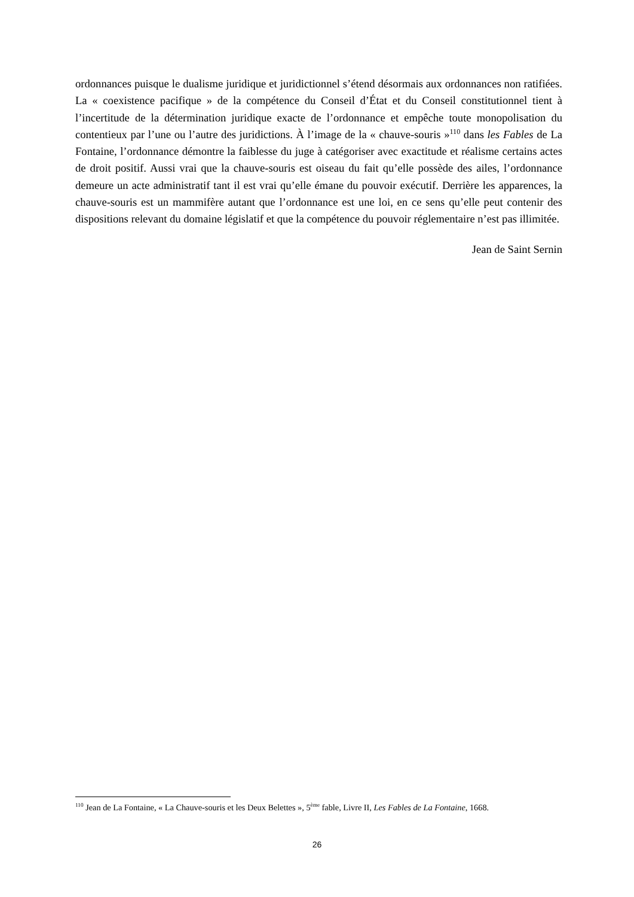ordonnances puisque le dualisme juridique et juridictionnel s’étend désormais aux ordonnances non ratifiées. La « coexistence pacifique » de la compétence du Conseil d’État et du Conseil constitutionnel tient à l’incertitude de la détermination juridique exacte de l’ordonnance et empêche toute monopolisation du contentieux par l’une ou l’autre des juridictions. À l’image de la « chauve-souris »<sup>110</sup> dans les Fables de La Fontaine, l’ordonnance démontre la faiblesse du juge à catégoriser avec exactitude et réalisme certains actes de droit positif. Aussi vrai que la chauve-souris est oiseau du fait qu’elle possède des ailes, l’ordonnance demeure un acte administratif tant il est vrai qu’elle émane du pouvoir exécutif. Derrière les apparences, la chauve-souris est un mammifère autant que l’ordonnance est une loi, en ce sens qu’elle peut contenir des dispositions relevant du domaine législatif et que la compétence du pouvoir réglementaire n’est pas illimitée.
Jean de Saint Sernin
<sup>110</sup> Jean de La Fontaine, « La Chauve-souris et les Deux Belettes », 5<sup>ème</sup> fable, Livre II, Les Fables de La Fontaine, 1668.
26